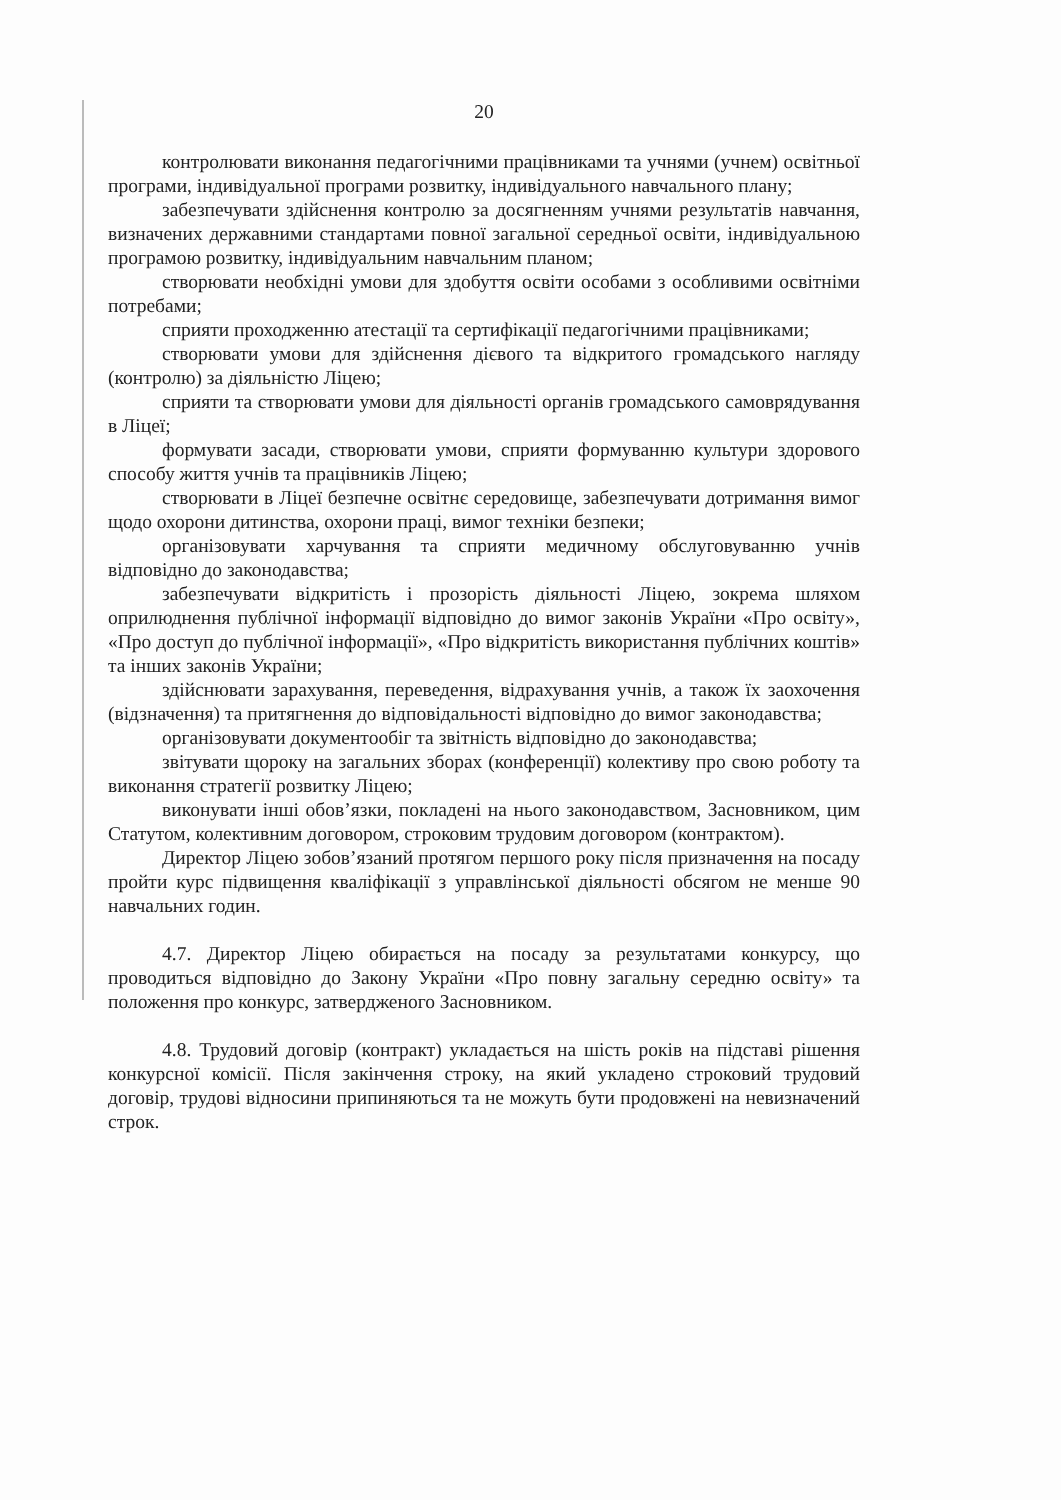20
контролювати виконання педагогічними працівниками та учнями (учнем) освітньої програми, індивідуальної програми розвитку, індивідуального навчального плану;
забезпечувати здійснення контролю за досягненням учнями результатів навчання, визначених державними стандартами повної загальної середньої освіти, індивідуальною програмою розвитку, індивідуальним навчальним планом;
створювати необхідні умови для здобуття освіти особами з особливими освітніми потребами;
сприяти проходженню атестації та сертифікації педагогічними працівниками;
створювати умови для здійснення дієвого та відкритого громадського нагляду (контролю) за діяльністю Ліцею;
сприяти та створювати умови для діяльності органів громадського самоврядування в Ліцеї;
формувати засади, створювати умови, сприяти формуванню культури здорового способу життя учнів та працівників Ліцею;
створювати в Ліцеї безпечне освітнє середовище, забезпечувати дотримання вимог щодо охорони дитинства, охорони праці, вимог техніки безпеки;
організовувати харчування та сприяти медичному обслуговуванню учнів відповідно до законодавства;
забезпечувати відкритість і прозорість діяльності Ліцею, зокрема шляхом оприлюднення публічної інформації відповідно до вимог законів України «Про освіту», «Про доступ до публічної інформації», «Про відкритість використання публічних коштів» та інших законів України;
здійснювати зарахування, переведення, відрахування учнів, а також їх заохочення (відзначення) та притягнення до відповідальності відповідно до вимог законодавства;
організовувати документообіг та звітність відповідно до законодавства;
звітувати щороку на загальних зборах (конференції) колективу про свою роботу та виконання стратегії розвитку Ліцею;
виконувати інші обов’язки, покладені на нього законодавством, Засновником, цим Статутом, колективним договором, строковим трудовим договором (контрактом).
Директор Ліцею зобов’язаний протягом першого року після призначення на посаду пройти курс підвищення кваліфікації з управлінської діяльності обсягом не менше 90 навчальних годин.
4.7. Директор Ліцею обирається на посаду за результатами конкурсу, що проводиться відповідно до Закону України «Про повну загальну середню освіту» та положення про конкурс, затвердженого Засновником.
4.8. Трудовий договір (контракт) укладається на шість років на підставі рішення конкурсної комісії. Після закінчення строку, на який укладено строковий трудовий договір, трудові відносини припиняються та не можуть бути продовжені на невизначений строк.